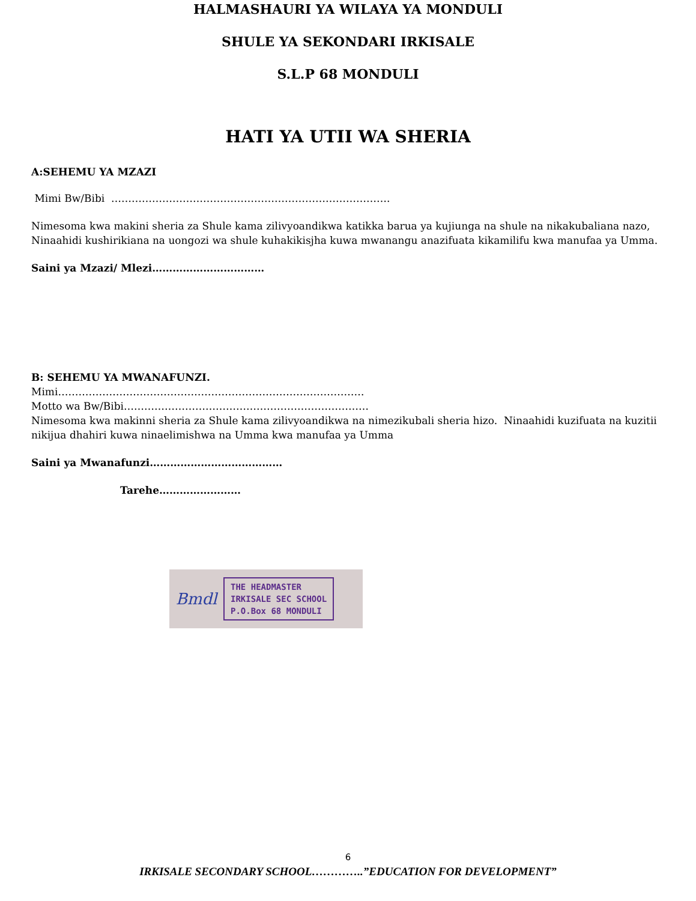HALMASHAURI YA WILAYA YA MONDULI
SHULE YA SEKONDARI IRKISALE
S.L.P 68 MONDULI
HATI YA UTII WA SHERIA
A:SEHEMU YA MZAZI
Mimi Bw/Bibi ……………………………………………………………………….
Nimesoma kwa makini sheria za Shule kama zilivyoandikwa katikka barua ya kujiunga na shule na nikakubaliana nazo, Ninaahidi kushirikiana na uongozi wa shule kuhakikisjha kuwa mwanangu anazifuata kikamilifu kwa manufaa ya Umma.
Saini ya Mzazi/ Mlezi……………………………
B: SEHEMU YA MWANAFUNZI.
Mimi………………………………………………………………………………
Motto wa Bw/Bibi………………………………………………………………
Nimesoma kwa makinni sheria za Shule kama zilivyoandikwa na nimezikubali sheria hizo. Ninaahidi kuzifuata na kuzitii nikijua dhahiri kuwa ninaelimishwa na Umma kwa manufaa ya Umma
Saini ya Mwanafunzi…………………………………
Tarehe……………………
Bmdl
THE HEADMASTER
IRKISALE SEC SCHOOL
P.O.Box 68 MONDULI
6
IRKISALE SECONDARY SCHOOL…………..”EDUCATION FOR DEVELOPMENT”